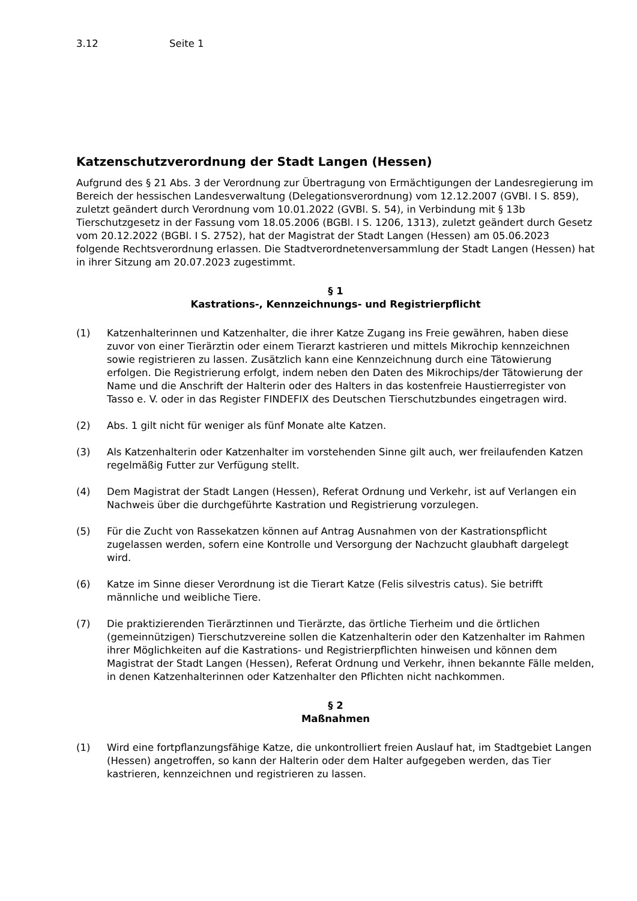3.12 Seite 1
Katzenschutzverordnung der Stadt Langen (Hessen)
Aufgrund des § 21 Abs. 3 der Verordnung zur Übertragung von Ermächtigungen der Landesregierung im Bereich der hessischen Landesverwaltung (Delegationsverordnung) vom 12.12.2007 (GVBl. I S. 859), zuletzt geändert durch Verordnung vom 10.01.2022 (GVBl. S. 54), in Verbindung mit § 13b Tierschutzgesetz in der Fassung vom 18.05.2006 (BGBl. I S. 1206, 1313), zuletzt geändert durch Gesetz vom 20.12.2022 (BGBl. I S. 2752), hat der Magistrat der Stadt Langen (Hessen) am 05.06.2023 folgende Rechtsverordnung erlassen. Die Stadtverordnetenversammlung der Stadt Langen (Hessen) hat in ihrer Sitzung am 20.07.2023 zugestimmt.
§ 1
Kastrations-, Kennzeichnungs- und Registrierpflicht
(1) Katzenhalterinnen und Katzenhalter, die ihrer Katze Zugang ins Freie gewähren, haben diese zuvor von einer Tierärztin oder einem Tierarzt kastrieren und mittels Mikrochip kennzeichnen sowie registrieren zu lassen. Zusätzlich kann eine Kennzeichnung durch eine Tätowierung erfolgen. Die Registrierung erfolgt, indem neben den Daten des Mikrochips/der Tätowierung der Name und die Anschrift der Halterin oder des Halters in das kostenfreie Haustierregister von Tasso e. V. oder in das Register FINDEFIX des Deutschen Tierschutzbundes eingetragen wird.
(2) Abs. 1 gilt nicht für weniger als fünf Monate alte Katzen.
(3) Als Katzenhalterin oder Katzenhalter im vorstehenden Sinne gilt auch, wer freilaufenden Katzen regelmäßig Futter zur Verfügung stellt.
(4) Dem Magistrat der Stadt Langen (Hessen), Referat Ordnung und Verkehr, ist auf Verlangen ein Nachweis über die durchgeführte Kastration und Registrierung vorzulegen.
(5) Für die Zucht von Rassekatzen können auf Antrag Ausnahmen von der Kastrationspflicht zugelassen werden, sofern eine Kontrolle und Versorgung der Nachzucht glaubhaft dargelegt wird.
(6) Katze im Sinne dieser Verordnung ist die Tierart Katze (Felis silvestris catus). Sie betrifft männliche und weibliche Tiere.
(7) Die praktizierenden Tierärztinnen und Tierärzte, das örtliche Tierheim und die örtlichen (gemeinnützigen) Tierschutzvereine sollen die Katzenhalterin oder den Katzenhalter im Rahmen ihrer Möglichkeiten auf die Kastrations- und Registrierpflichten hinweisen und können dem Magistrat der Stadt Langen (Hessen), Referat Ordnung und Verkehr, ihnen bekannte Fälle melden, in denen Katzenhalterinnen oder Katzenhalter den Pflichten nicht nachkommen.
§ 2
Maßnahmen
(1) Wird eine fortpflanzungsfähige Katze, die unkontrolliert freien Auslauf hat, im Stadtgebiet Langen (Hessen) angetroffen, so kann der Halterin oder dem Halter aufgegeben werden, das Tier kastrieren, kennzeichnen und registrieren zu lassen.